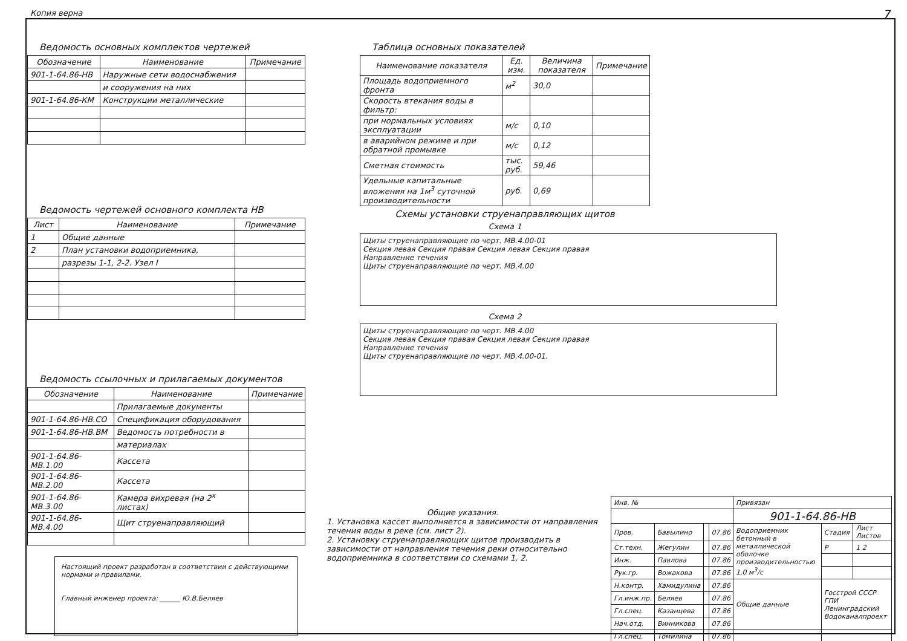Копия верна 7
Ведомость основных комплектов чертежей
| Обозначение | Наименование | Примечание |
| --- | --- | --- |
| 901-1-64.86-НВ | Наружные сети водоснабжения | |
| | и сооружения на них | |
| 901-1-64.86-КМ | Конструкции металлические | |
Ведомость чертежей основного комплекта НВ
| Лист | Наименование | Примечание |
| --- | --- | --- |
| 1 | Общие данные | |
| 2 | План установки водоприемника, | |
| | разрезы 1-1, 2-2. Узел I | |
Ведомость ссылочных и прилагаемых документов
| Обозначение | Наименование | Примечание |
| --- | --- | --- |
| | Прилагаемые документы | |
| 901-1-64.86-НВ.СО | Спецификация оборудования | |
| 901-1-64.86-НВ.ВМ | Ведомость потребности в | |
| | материалах | |
| 901-1-64.86-МВ.1.00 | Кассета | |
| 901-1-64.86-МВ.2.00 | Кассета | |
| 901-1-64.86-МВ.3.00 | Камера вихревая (на 2<sup>х</sup> листах) | |
| 901-1-64.86-МВ.4.00 | Щит струенаправляющий | |
Таблица основных показателей
| Наименование показателя | Ед. изм. | Величина показателя | Примечание |
| --- | --- | --- | --- |
| Площадь водоприемного фронта | м<sup>2</sup> | 30,0 | |
| Скорость втекания воды в фильтр: | | | |
| при нормальных условиях эксплуатации | м/с | 0,10 | |
| в аварийном режиме и при обратной промывке | м/с | 0,12 | |
| Сметная стоимость | тыс. руб. | 59,46 | |
| Удельные капитальные вложения на 1м<sup>3</sup> суточной производительности | руб. | 0,69 | |
Схемы установки струенаправляющих щитов
Схема 1
Щиты струенаправляющие по черт. МВ.4.00-01
Секция левая Секция правая Секция левая Секция правая
Направление течения
Щиты струенаправляющие по черт. МВ.4.00
Схема 2
Щиты струенаправляющие по черт. МВ.4.00
Секция левая Секция правая Секция левая Секция правая
Направление течения
Щиты струенаправляющие по черт. МВ.4.00-01.
Общие указания.
1. Установка кассет выполняется в зависимости от направления течения воды в реке (см. лист 2).
2. Установку струенаправляющих щитов производить в зависимости от направления течения реки относительно водоприемника в соответствии со схемами 1, 2.
Настоящий проект разработан в соответствии с действующими нормами и правилами.
Главный инженер проекта: ______ Ю.В.Беляев
| Инв. № | | | | Привязан | | |
| | | | | 901-1-64.86-НВ | | |
| Пров. | Бавылино | | 07.86 | Водоприемник бетонный в металлической оболочке производительностью 1,0 м<sup>3</sup>/с | Стадия | Лист Листов |
| Ст.техн. | Жегулин | | 07.86 | | Р | 1 2 |
| Инж. | Павлова | | 07.86 | | | |
| Рук.гр. | Вожакова | | 07.86 | | | |
| Н.контр. | Хамидулина | | 07.86 | Общие данные | Госстрой СССР ГПИ Ленинградский Водоканалпроект | |
| Гл.инж.пр. | Беляев | | 07.86 | | | |
| Гл.спец. | Казанцева | | 07.86 | | | |
| Нач.отд. | Винникова | | 07.86 | | | |
| Гл.спец. | Томилина | | 07.86 | | | |